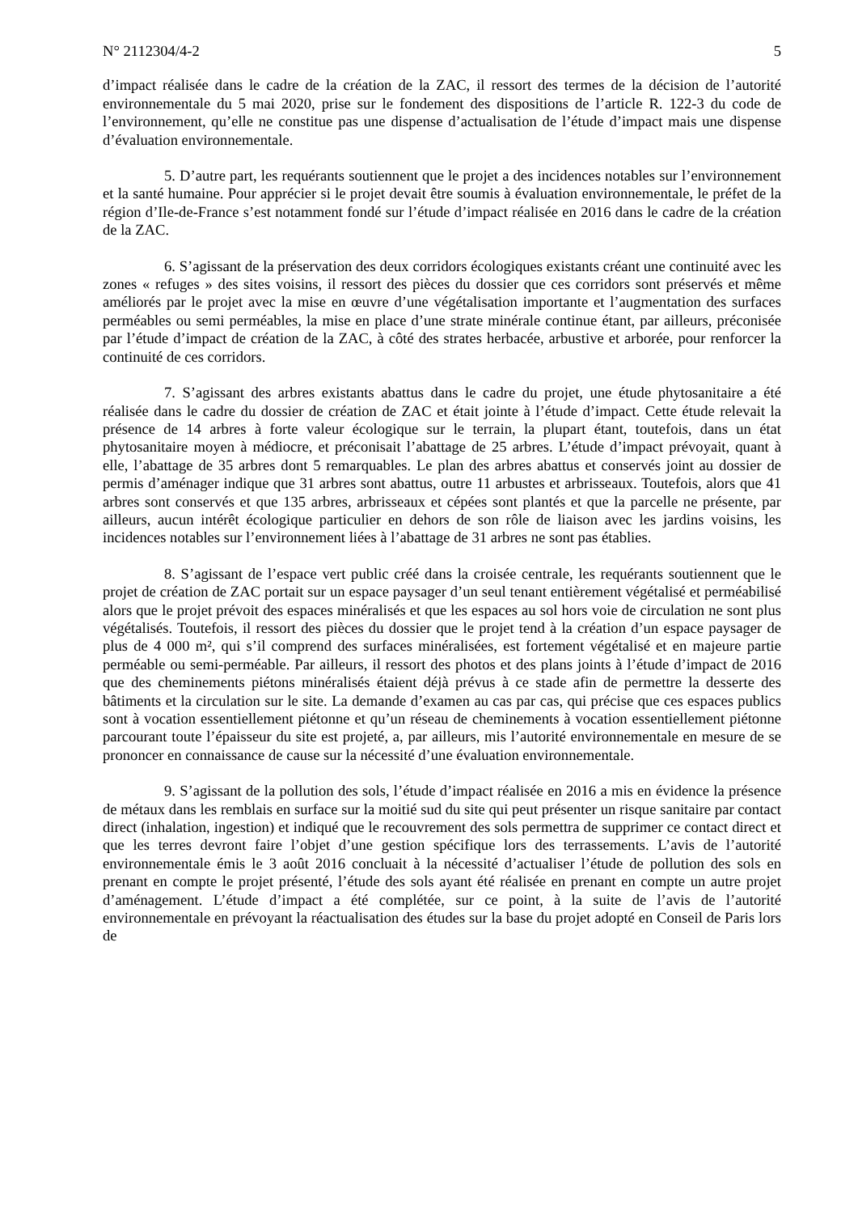N° 2112304/4-2 5
d’impact réalisée dans le cadre de la création de la ZAC, il ressort des termes de la décision de l’autorité environnementale du 5 mai 2020, prise sur le fondement des dispositions de l’article R. 122-3 du code de l’environnement, qu’elle ne constitue pas une dispense d’actualisation de l’étude d’impact mais une dispense d’évaluation environnementale.
5. D’autre part, les requérants soutiennent que le projet a des incidences notables sur l’environnement et la santé humaine. Pour apprécier si le projet devait être soumis à évaluation environnementale, le préfet de la région d’Ile-de-France s’est notamment fondé sur l’étude d’impact réalisée en 2016 dans le cadre de la création de la ZAC.
6. S’agissant de la préservation des deux corridors écologiques existants créant une continuité avec les zones « refuges » des sites voisins, il ressort des pièces du dossier que ces corridors sont préservés et même améliorés par le projet avec la mise en œuvre d’une végétalisation importante et l’augmentation des surfaces perméables ou semi perméables, la mise en place d’une strate minérale continue étant, par ailleurs, préconisée par l’étude d’impact de création de la ZAC, à côté des strates herbacée, arbustive et arborée, pour renforcer la continuité de ces corridors.
7. S’agissant des arbres existants abattus dans le cadre du projet, une étude phytosanitaire a été réalisée dans le cadre du dossier de création de ZAC et était jointe à l’étude d’impact. Cette étude relevait la présence de 14 arbres à forte valeur écologique sur le terrain, la plupart étant, toutefois, dans un état phytosanitaire moyen à médiocre, et préconisait l’abattage de 25 arbres. L’étude d’impact prévoyait, quant à elle, l’abattage de 35 arbres dont 5 remarquables. Le plan des arbres abattus et conservés joint au dossier de permis d’aménager indique que 31 arbres sont abattus, outre 11 arbustes et arbrisseaux. Toutefois, alors que 41 arbres sont conservés et que 135 arbres, arbrisseaux et cépées sont plantés et que la parcelle ne présente, par ailleurs, aucun intérêt écologique particulier en dehors de son rôle de liaison avec les jardins voisins, les incidences notables sur l’environnement liées à l’abattage de 31 arbres ne sont pas établies.
8. S’agissant de l’espace vert public créé dans la croisée centrale, les requérants soutiennent que le projet de création de ZAC portait sur un espace paysager d’un seul tenant entièrement végétalisé et perméabilisé alors que le projet prévoit des espaces minéralisés et que les espaces au sol hors voie de circulation ne sont plus végétalisés. Toutefois, il ressort des pièces du dossier que le projet tend à la création d’un espace paysager de plus de 4 000 m², qui s’il comprend des surfaces minéralisées, est fortement végétalisé et en majeure partie perméable ou semi-perméable. Par ailleurs, il ressort des photos et des plans joints à l’étude d’impact de 2016 que des cheminements piétons minéralisés étaient déjà prévus à ce stade afin de permettre la desserte des bâtiments et la circulation sur le site. La demande d’examen au cas par cas, qui précise que ces espaces publics sont à vocation essentiellement piétonne et qu’un réseau de cheminements à vocation essentiellement piétonne parcourant toute l’épaisseur du site est projeté, a, par ailleurs, mis l’autorité environnementale en mesure de se prononcer en connaissance de cause sur la nécessité d’une évaluation environnementale.
9. S’agissant de la pollution des sols, l’étude d’impact réalisée en 2016 a mis en évidence la présence de métaux dans les remblais en surface sur la moitié sud du site qui peut présenter un risque sanitaire par contact direct (inhalation, ingestion) et indiqué que le recouvrement des sols permettra de supprimer ce contact direct et que les terres devront faire l’objet d’une gestion spécifique lors des terrassements. L’avis de l’autorité environnementale émis le 3 août 2016 concluait à la nécessité d’actualiser l’étude de pollution des sols en prenant en compte le projet présenté, l’étude des sols ayant été réalisée en prenant en compte un autre projet d’aménagement. L’étude d’impact a été complétée, sur ce point, à la suite de l’avis de l’autorité environnementale en prévoyant la réactualisation des études sur la base du projet adopté en Conseil de Paris lors de